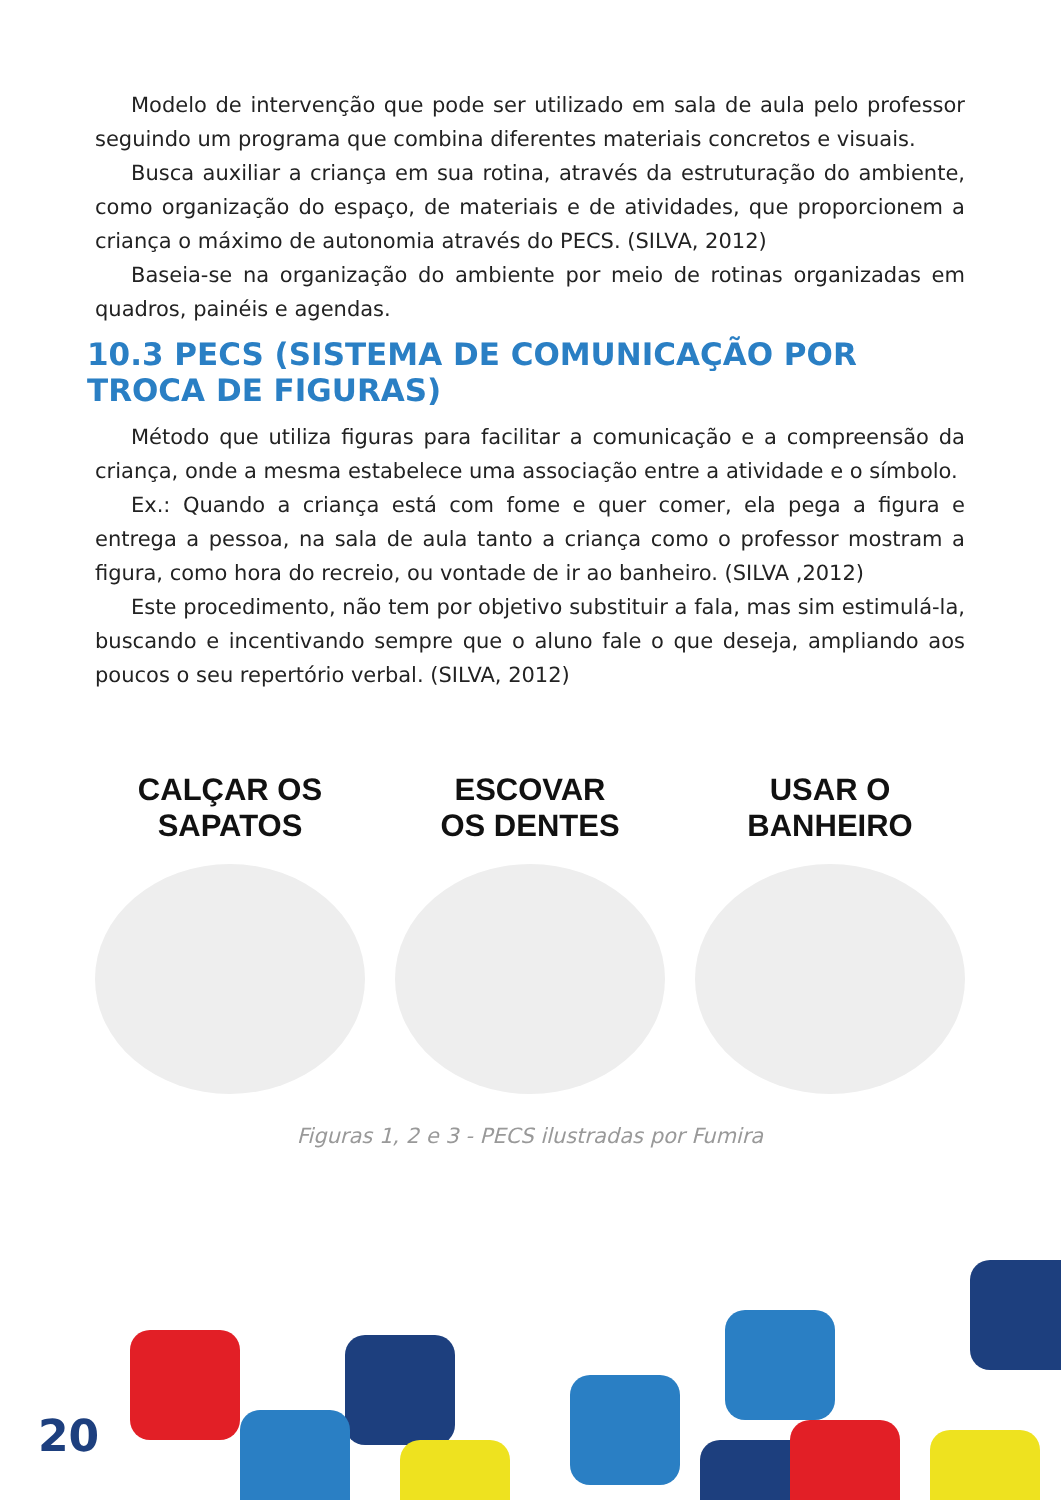Modelo de intervenção que pode ser utilizado em sala de aula pelo professor seguindo um programa que combina diferentes materiais concretos e visuais.
Busca auxiliar a criança em sua rotina, através da estruturação do ambiente, como organização do espaço, de materiais e de atividades, que proporcionem a criança o máximo de autonomia através do PECS. (SILVA, 2012)
Baseia-se na organização do ambiente por meio de rotinas organizadas em quadros, painéis e agendas.
10.3 PECS (SISTEMA DE COMUNICAÇÃO POR TROCA DE FIGURAS)
Método que utiliza figuras para facilitar a comunicação e a compreensão da criança, onde a mesma estabelece uma associação entre a atividade e o símbolo.
Ex.: Quando a criança está com fome e quer comer, ela pega a figura e entrega a pessoa, na sala de aula tanto a criança como o professor mostram a figura, como hora do recreio, ou vontade de ir ao banheiro. (SILVA ,2012)
Este procedimento, não tem por objetivo substituir a fala, mas sim estimulá-la, buscando e incentivando sempre que o aluno fale o que deseja, ampliando aos poucos o seu repertório verbal. (SILVA, 2012)
CALÇAR OS
SAPATOS
ESCOVAR
OS DENTES
USAR O
BANHEIRO
Figuras 1, 2 e 3 - PECS ilustradas por Fumira
20